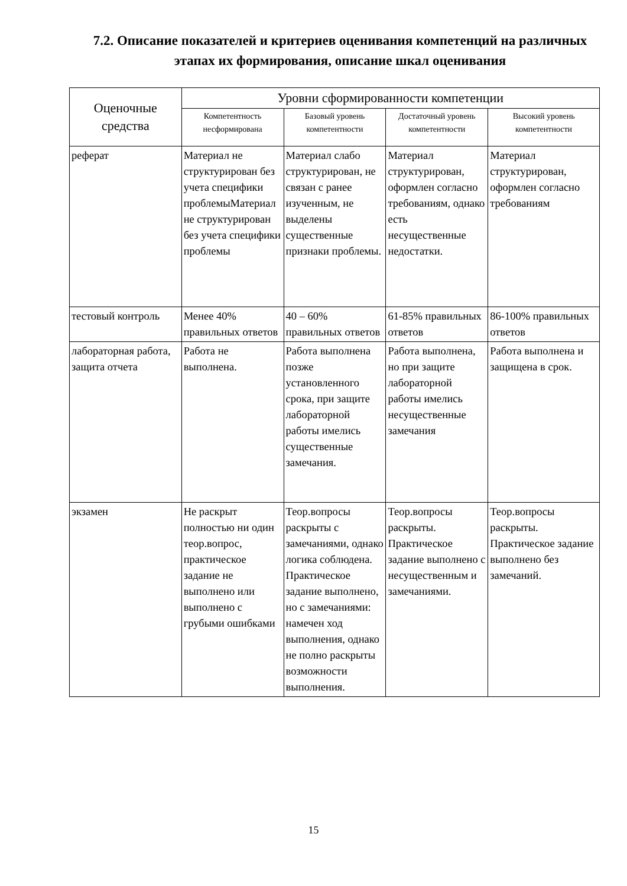7.2. Описание показателей и критериев оценивания компетенций на различных этапах их формирования, описание шкал оценивания
| Оценочные средства | Уровни сформированности компетенции | | | |
| --- | --- | --- | --- | --- |
| | Компетентность несформирована | Базовый уровень компетентности | Достаточный уровень компетентности | Высокий уровень компетентности |
| реферат | Материал не структурирован без учета специфики проблемыМатериал не структурирован без учета специфики проблемы | Материал слабо структурирован, не связан с ранее изученным, не выделены существенные признаки проблемы. | Материал структурирован, оформлен согласно требованиям, однако есть несущественные недостатки. | Материал структурирован, оформлен согласно требованиям |
| тестовый контроль | Менее 40% правильных ответов | 40 – 60% правильных ответов | 61-85% правильных ответов | 86-100% правильных ответов |
| лабораторная работа, защита отчета | Работа не выполнена. | Работа выполнена позже установленного срока, при защите лабораторной работы имелись существенные замечания. | Работа выполнена, но при защите лабораторной работы имелись несущественные замечания | Работа выполнена и защищена в срок. |
| экзамен | Не раскрыт полностью ни один теор.вопрос, практическое задание не выполнено или выполнено с грубыми ошибками | Теор.вопросы раскрыты с замечаниями, однако логика соблюдена. Практическое задание выполнено, но с замечаниями: намечен ход выполнения, однако не полно раскрыты возможности выполнения. | Теор.вопросы раскрыты. Практическое задание выполнено с несущественным и замечаниями. | Теор.вопросы раскрыты. Практическое задание выполнено без замечаний. |
15